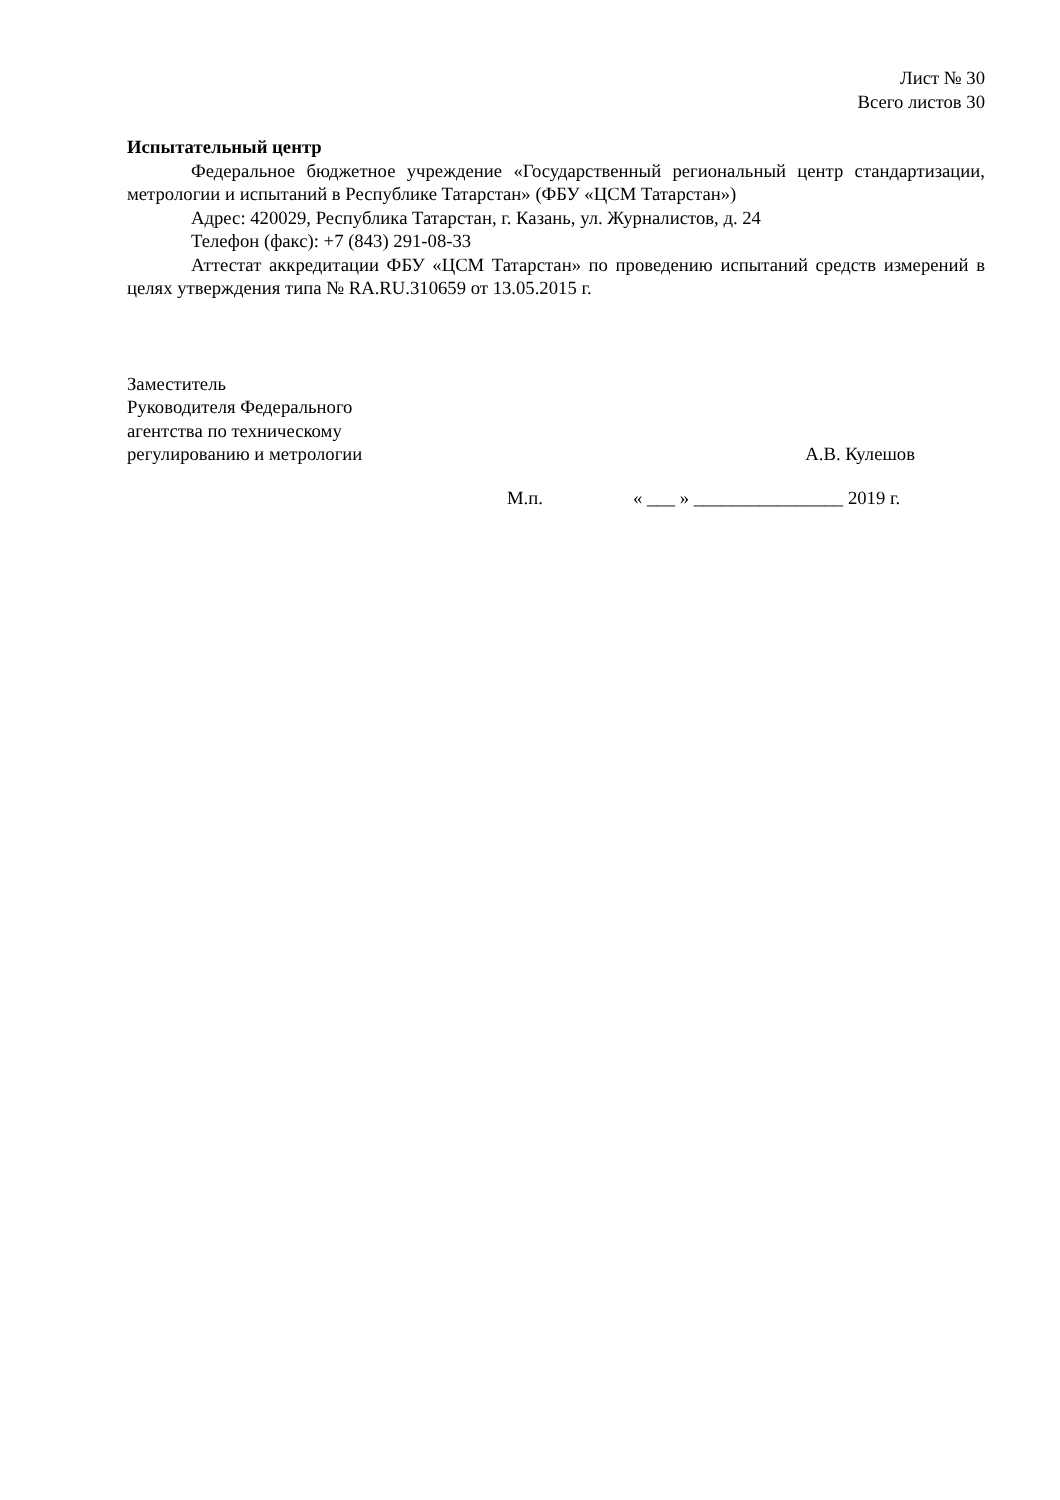Лист № 30
Всего листов 30
Испытательный центр
Федеральное бюджетное учреждение «Государственный региональный центр стандартизации, метрологии и испытаний в Республике Татарстан» (ФБУ «ЦСМ Татарстан»)
Адрес: 420029, Республика Татарстан, г. Казань, ул. Журналистов, д. 24
Телефон (факс): +7 (843) 291-08-33
Аттестат аккредитации ФБУ «ЦСМ Татарстан» по проведению испытаний средств измерений в целях утверждения типа № RA.RU.310659 от 13.05.2015 г.
Заместитель
Руководителя Федерального
агентства по техническому
регулированию и метрологии
А.В. Кулешов
М.п. « ___ » ________________ 2019 г.